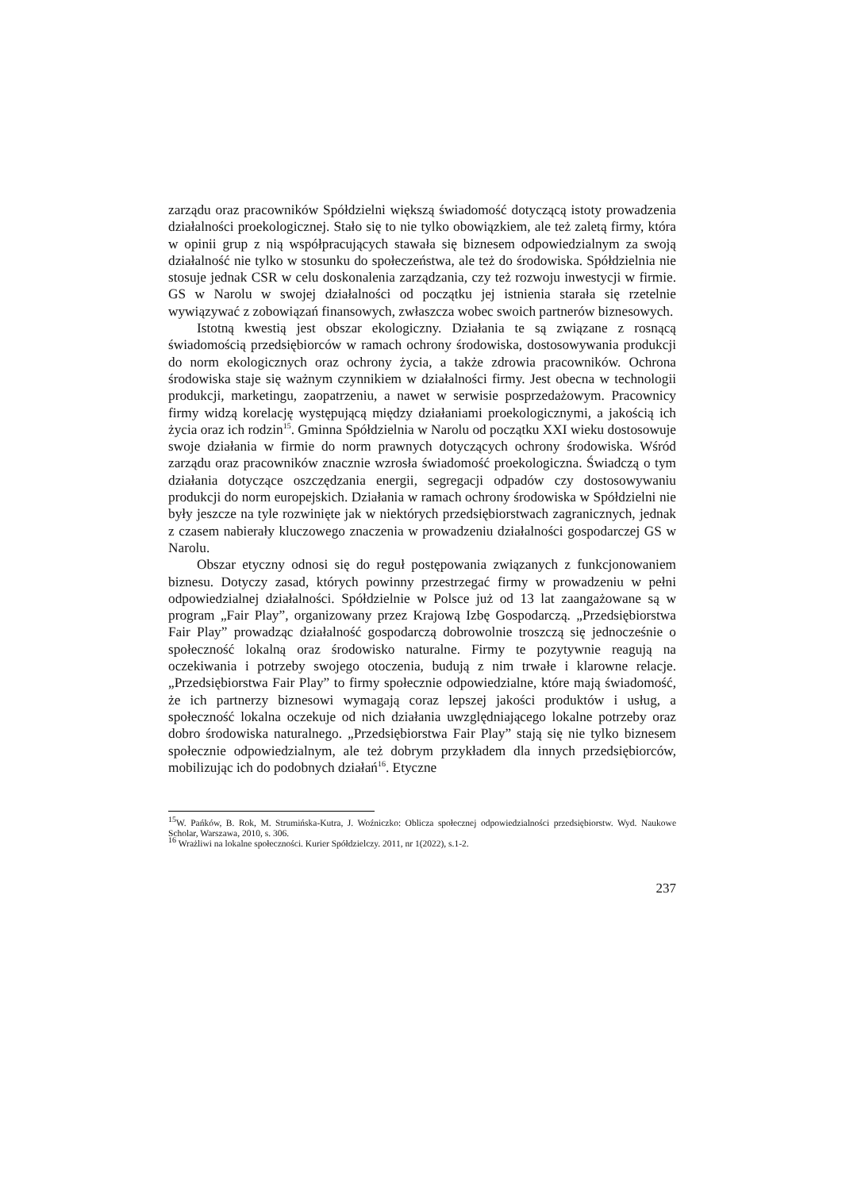zarządu oraz pracowników Spółdzielni większą świadomość dotyczącą istoty prowadzenia działalności proekologicznej. Stało się to nie tylko obowiązkiem, ale też zaletą firmy, która w opinii grup z nią współpracujących stawała się biznesem odpowiedzialnym za swoją działalność nie tylko w stosunku do społeczeństwa, ale też do środowiska. Spółdzielnia nie stosuje jednak CSR w celu doskonalenia zarządzania, czy też rozwoju inwestycji w firmie. GS w Narolu w swojej działalności od początku jej istnienia starała się rzetelnie wywiązywać z zobowiązań finansowych, zwłaszcza wobec swoich partnerów biznesowych.
Istotną kwestią jest obszar ekologiczny. Działania te są związane z rosnącą świadomością przedsiębiorców w ramach ochrony środowiska, dostosowywania produkcji do norm ekologicznych oraz ochrony życia, a także zdrowia pracowników. Ochrona środowiska staje się ważnym czynnikiem w działalności firmy. Jest obecna w technologii produkcji, marketingu, zaopatrzeniu, a nawet w serwisie posprzedażowym. Pracownicy firmy widzą korelację występującą między działaniami proekologicznymi, a jakością ich życia oraz ich rodzin<sup>15</sup>. Gminna Spółdzielnia w Narolu od początku XXI wieku dostosowuje swoje działania w firmie do norm prawnych dotyczących ochrony środowiska. Wśród zarządu oraz pracowników znacznie wzrosła świadomość proekologiczna. Świadczą o tym działania dotyczące oszczędzania energii, segregacji odpadów czy dostosowywaniu produkcji do norm europejskich. Działania w ramach ochrony środowiska w Spółdzielni nie były jeszcze na tyle rozwinięte jak w niektórych przedsiębiorstwach zagranicznych, jednak z czasem nabierały kluczowego znaczenia w prowadzeniu działalności gospodarczej GS w Narolu.
Obszar etyczny odnosi się do reguł postępowania związanych z funkcjonowaniem biznesu. Dotyczy zasad, których powinny przestrzegać firmy w prowadzeniu w pełni odpowiedzialnej działalności. Spółdzielnie w Polsce już od 13 lat zaangażowane są w program „Fair Play”, organizowany przez Krajową Izbę Gospodarczą. „Przedsiębiorstwa Fair Play” prowadząc działalność gospodarczą dobrowolnie troszczą się jednocześnie o społeczność lokalną oraz środowisko naturalne. Firmy te pozytywnie reagują na oczekiwania i potrzeby swojego otoczenia, budują z nim trwałe i klarowne relacje. „Przedsiębiorstwa Fair Play” to firmy społecznie odpowiedzialne, które mają świadomość, że ich partnerzy biznesowi wymagają coraz lepszej jakości produktów i usług, a społeczność lokalna oczekuje od nich działania uwzględniającego lokalne potrzeby oraz dobro środowiska naturalnego. „Przedsiębiorstwa Fair Play” stają się nie tylko biznesem społecznie odpowiedzialnym, ale też dobrym przykładem dla innych przedsiębiorców, mobilizując ich do podobnych działań<sup>16</sup>. Etyczne
<sup>15</sup> W. Pańków, B. Rok, M. Strumińska-Kutra, J. Woźniczko: Oblicza społecznej odpowiedzialności przedsiębiorstw. Wyd. Naukowe Scholar, Warszawa, 2010, s. 306.
<sup>16</sup> Wrażliwi na lokalne społeczności. Kurier Spółdzielczy. 2011, nr 1(2022), s.1-2.
237